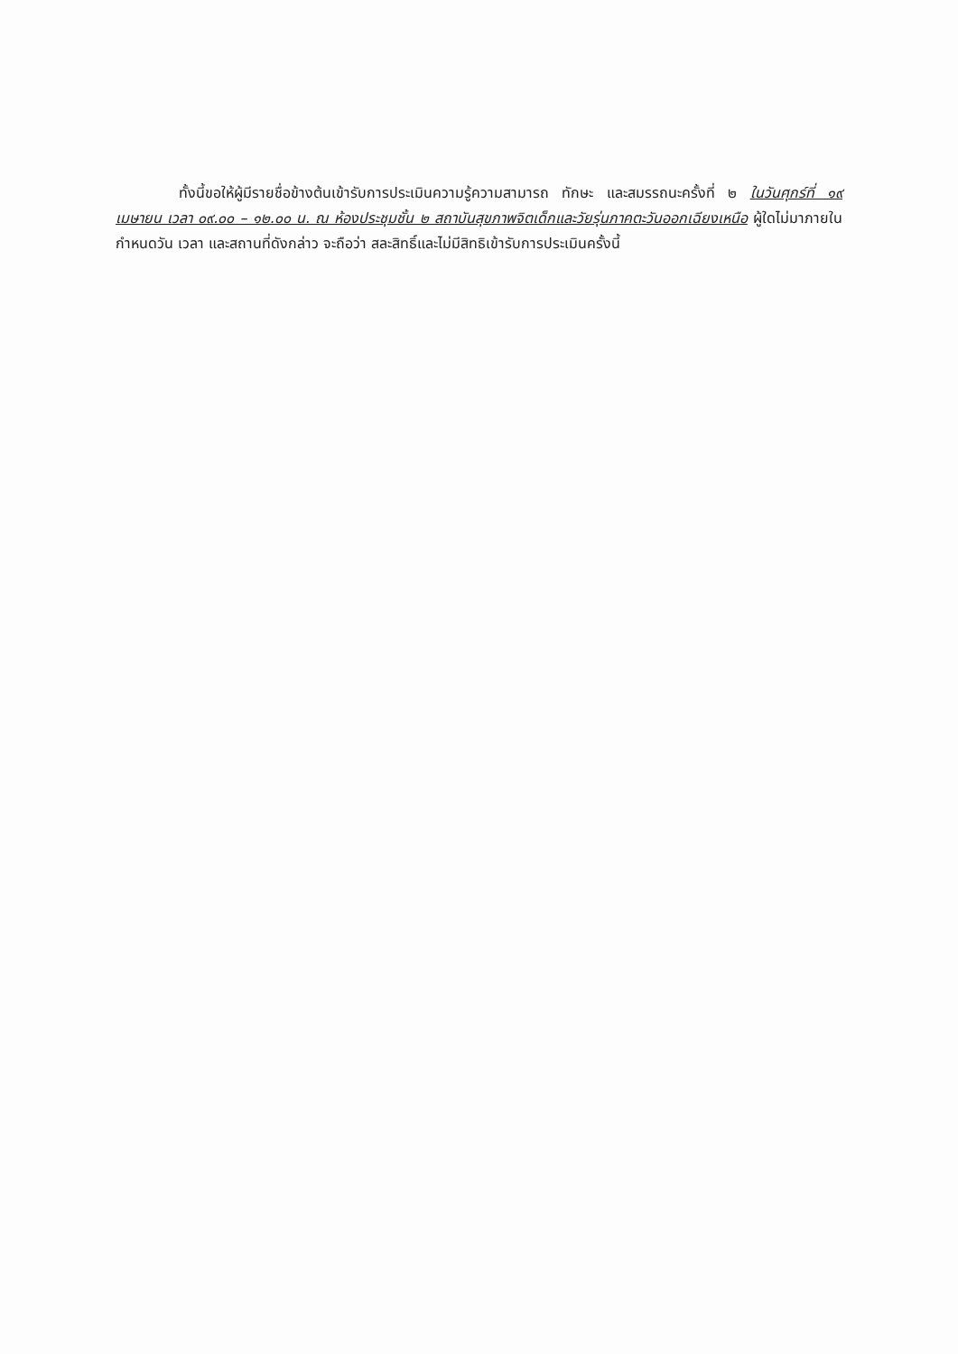ทั้งนี้ขอให้ผู้มีรายชื่อข้างต้นเข้ารับการประเมินความรู้ความสามารถ ทักษะ และสมรรถนะครั้งที่ ๒ ในวันศุกร์ที่ ๑๙ เมษายน เวลา ๐๙.๐๐ – ๑๒.๐๐ น. ณ ห้องประชุมชั้น ๒ สถาบันสุขภาพจิตเด็กและวัยรุ่นภาคตะวันออกเฉียงเหนือ ผู้ใดไม่มาภายในกำหนดวัน เวลา และสถานที่ดังกล่าว จะถือว่า สละสิทธิ์และไม่มีสิทธิเข้ารับการประเมินครั้งนี้